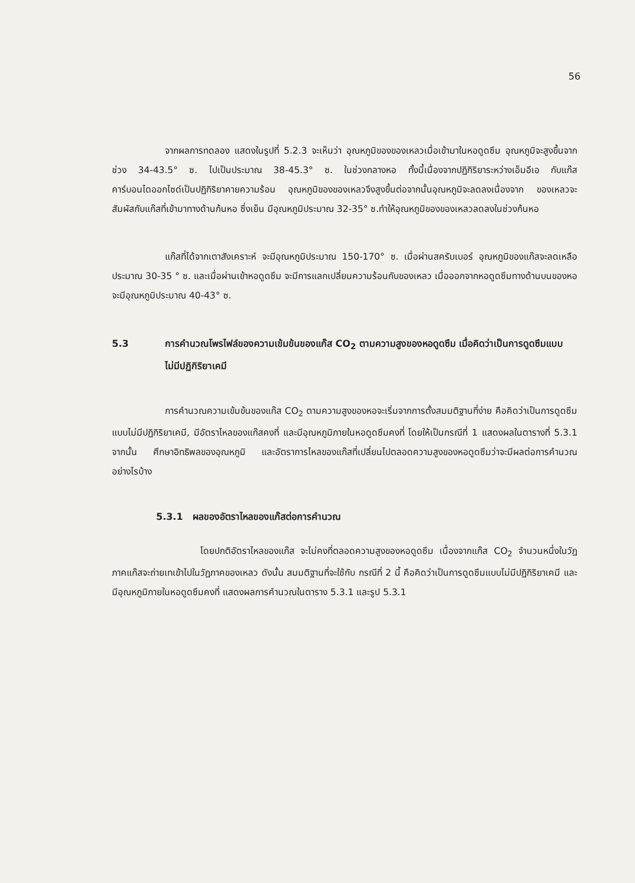56
จากผลการทดลอง แสดงในรูปที่ 5.2.3 จะเห็นว่า อุณหภูมิของของเหลวเมื่อเข้ามาในหอดูดซึม อุณหภูมิจะสูงขึ้นจากช่วง 34-43.5° ซ. ไปเป็นประมาณ 38-45.3° ซ. ในช่วงกลางหอ ทั้งนี้เนื่องจากปฏิกิริยาระหว่างเอ็มอีเอ กับแก๊สคาร์บอนไดออกไซด์เป็นปฏิกิริยาคายความร้อน อุณหภูมิของของเหลวจึงสูงขึ้นต่อจากนั้นอุณหภูมิจะลดลงเนื่องจาก ของเหลวจะสัมผัสกับแก๊สที่เข้ามาทางด้านก้นหอ ซึ่งเย็น มีอุณหภูมิประมาณ 32-35° ซ.ทำให้อุณหภูมิของของเหลวลดลงในช่วงก้นหอ
แก๊สที่ได้จากเตาสังเคราะห์ จะมีอุณหภูมิประมาณ 150-170° ซ. เมื่อผ่านสครับเบอร์ อุณหภูมิของแก๊สจะลดเหลือประมาณ 30-35 ° ซ. และเมื่อผ่านเข้าหอดูดซึม จะมีการแลกเปลี่ยนความร้อนกับของเหลว เมื่อออกจากหอดูดซึมทางด้านบนของหอ จะมีอุณหภูมิประมาณ 40-43° ซ.
5.3 การคำนวณโพรไฟล์ของความเข้มข้นของแก๊ส CO<sub>2</sub> ตามความสูงของหอดูดซึม เมื่อคิดว่าเป็นการดูดซึมแบบไม่มีปฏิกิริยาเคมี
การคำนวณความเข้มข้นของแก๊ส CO<sub>2</sub> ตามความสูงของหอจะเริ่มจากการตั้งสมมติฐานที่ง่าย คือคิดว่าเป็นการดูดซึมแบบไม่มีปฏิกิริยาเคมี, มีอัตราไหลของแก๊สคงที่ และมีอุณหภูมิภายในหอดูดซึมคงที่ โดยให้เป็นกรณีที่ 1 แสดงผลในตารางที่ 5.3.1 จากนั้น ศึกษาอิทธิพลของอุณหภูมิ และอัตราการไหลของแก๊สที่เปลี่ยนไปตลอดความสูงของหอดูดซึมว่าจะมีผลต่อการคำนวณอย่างไรบ้าง
5.3.1 ผลของอัตราไหลของแก๊สต่อการคำนวณ
โดยปกติอัตราไหลของแก๊ส จะไม่คงที่ตลอดความสูงของหอดูดซึม เนื่องจากแก๊ส CO<sub>2</sub> จำนวนหนึ่งในวัฏภาคแก๊สจะถ่ายเทเข้าไปในวัฏภาคของเหลว ดังนั้น สมมติฐานที่จะใช้กับ กรณีที่ 2 นี้ คือคิดว่าเป็นการดูดซึมแบบไม่มีปฏิกิริยาเคมี และมีอุณหภูมิภายในหอดูดซึมคงที่ แสดงผลการคำนวณในตาราง 5.3.1 และรูป 5.3.1